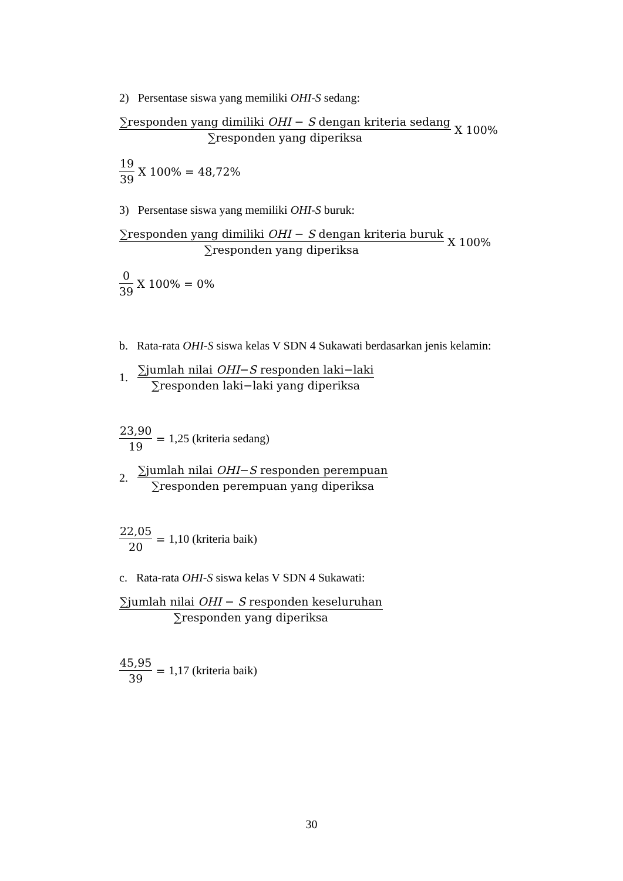2) Persentase siswa yang memiliki OHI-S sedang:
∑responden yang dimiliki OHI − S dengan kriteria sedang ∑responden yang diperiksa X 100%
19 39 X 100% = 48,72%
3) Persentase siswa yang memiliki OHI-S buruk:
∑responden yang dimiliki OHI − S dengan kriteria buruk ∑responden yang diperiksa X 100%
0 39 X 100% = 0%
b. Rata-rata OHI-S siswa kelas V SDN 4 Sukawati berdasarkan jenis kelamin:
1. ∑jumlah nilai OHI−S responden laki−laki ∑responden laki−laki yang diperiksa
23,90 19 = 1,25 (kriteria sedang)
2. ∑jumlah nilai OHI−S responden perempuan ∑responden perempuan yang diperiksa
22,05 20 = 1,10 (kriteria baik)
c. Rata-rata OHI-S siswa kelas V SDN 4 Sukawati:
∑jumlah nilai OHI − S responden keseluruhan ∑responden yang diperiksa
45,95 39 = 1,17 (kriteria baik)
30